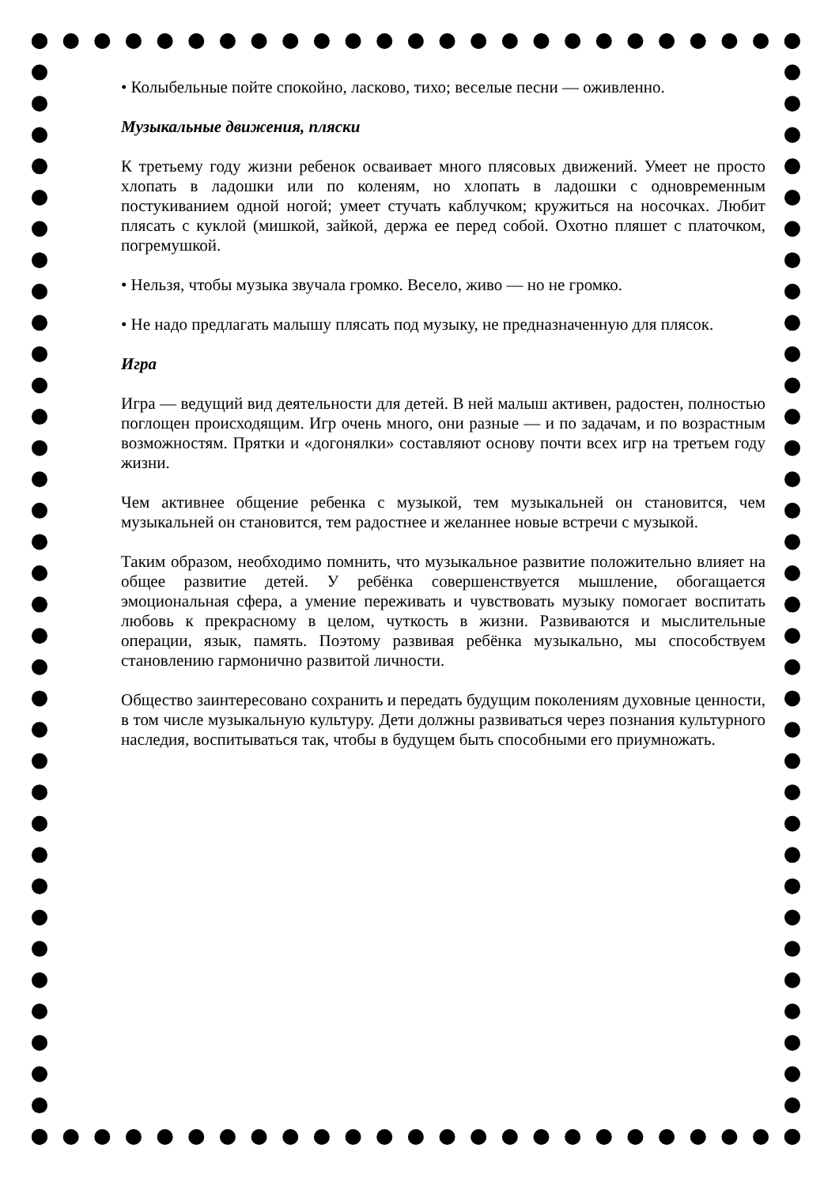• Колыбельные пойте спокойно, ласково, тихо; веселые песни — оживленно.
Музыкальные движения, пляски
К третьему году жизни ребенок осваивает много плясовых движений. Умеет не просто хлопать в ладошки или по коленям, но хлопать в ладошки с одновременным постукиванием одной ногой; умеет стучать каблучком; кружиться на носочках. Любит плясать с куклой (мишкой, зайкой, держа ее перед собой. Охотно пляшет с платочком, погремушкой.
• Нельзя, чтобы музыка звучала громко. Весело, живо — но не громко.
• Не надо предлагать малышу плясать под музыку, не предназначенную для плясок.
Игра
Игра — ведущий вид деятельности для детей. В ней малыш активен, радостен, полностью поглощен происходящим. Игр очень много, они разные — и по задачам, и по возрастным возможностям. Прятки и «догонялки» составляют основу почти всех игр на третьем году жизни.
Чем активнее общение ребенка с музыкой, тем музыкальней он становится, чем музыкальней он становится, тем радостнее и желаннее новые встречи с музыкой.
Таким образом, необходимо помнить, что музыкальное развитие положительно влияет на общее развитие детей. У ребёнка совершенствуется мышление, обогащается эмоциональная сфера, а умение переживать и чувствовать музыку помогает воспитать любовь к прекрасному в целом, чуткость в жизни. Развиваются и мыслительные операции, язык, память. Поэтому развивая ребёнка музыкально, мы способствуем становлению гармонично развитой личности.
Общество заинтересовано сохранить и передать будущим поколениям духовные ценности, в том числе музыкальную культуру. Дети должны развиваться через познания культурного наследия, воспитываться так, чтобы в будущем быть способными его приумножать.